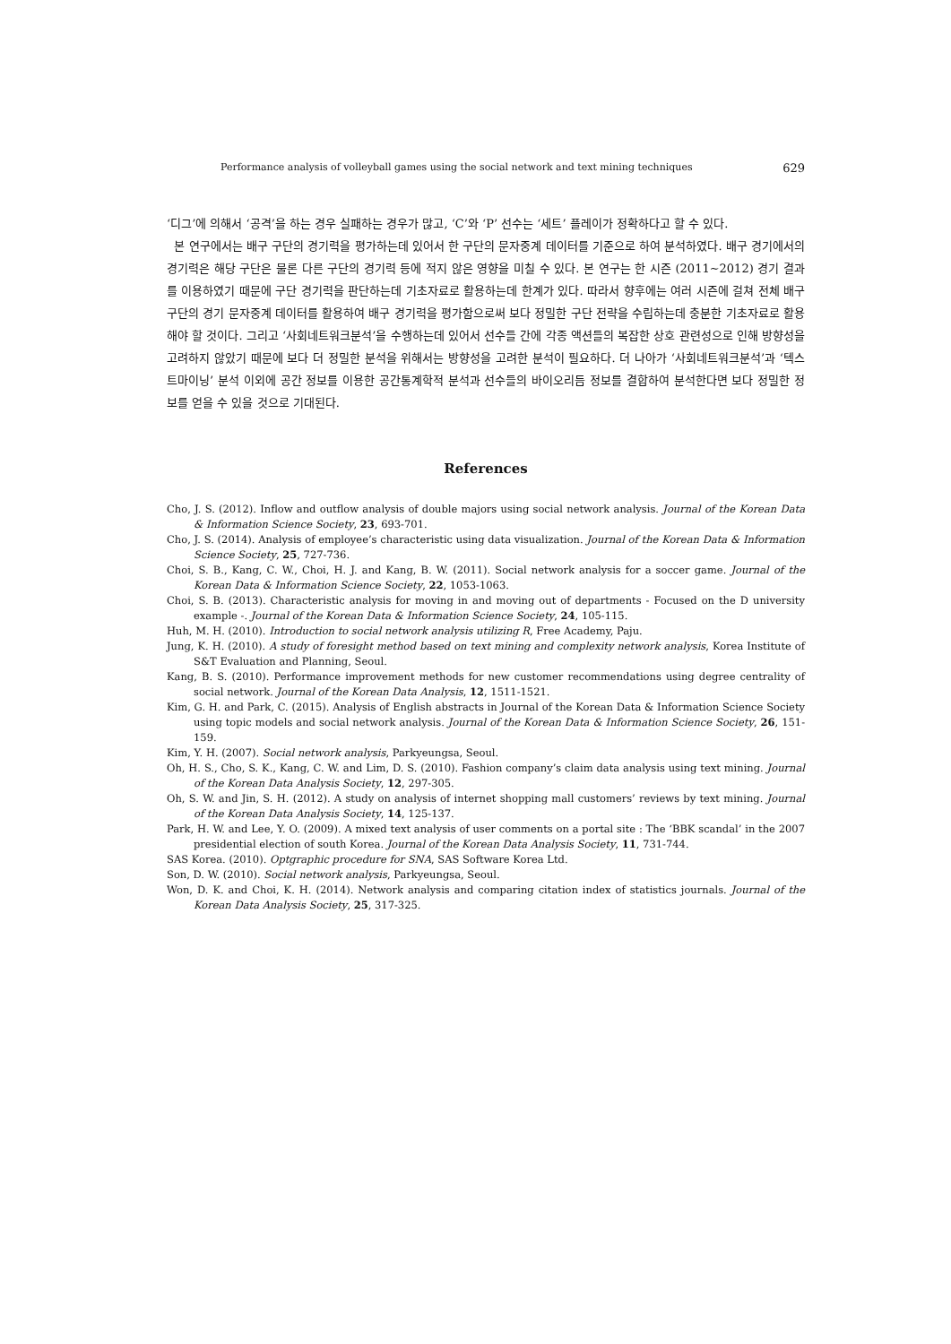Performance analysis of volleyball games using the social network and text mining techniques 629
‘디그’에 의해서 ‘공격’을 하는 경우 실패하는 경우가 많고, ‘C’와 ‘P’ 선수는 ‘세트’ 플레이가 정확하다고 할 수 있다.
본 연구에서는 배구 구단의 경기력을 평가하는데 있어서 한 구단의 문자중계 데이터를 기준으로 하여 분석하였다. 배구 경기에서의 경기력은 해당 구단은 물론 다른 구단의 경기력 등에 적지 않은 영향을 미칠 수 있다. 본 연구는 한 시즌 (2011∼2012) 경기 결과를 이용하였기 때문에 구단 경기력을 판단하는데 기초자료로 활용하는데 한계가 있다. 따라서 향후에는 여러 시즌에 걸쳐 전체 배구 구단의 경기 문자중계 데이터를 활용하여 배구 경기력을 평가함으로써 보다 정밀한 구단 전략을 수립하는데 충분한 기초자료로 활용해야 할 것이다. 그리고 ‘사회네트워크분석’을 수행하는데 있어서 선수들 간에 각종 액션들의 복잡한 상호 관련성으로 인해 방향성을 고려하지 않았기 때문에 보다 더 정밀한 분석을 위해서는 방향성을 고려한 분석이 필요하다. 더 나아가 ‘사회네트워크분석’과 ‘텍스트마이닝’ 분석 이외에 공간 정보를 이용한 공간통계학적 분석과 선수들의 바이오리듬 정보를 결합하여 분석한다면 보다 정밀한 정보를 얻을 수 있을 것으로 기대된다.
References
Cho, J. S. (2012). Inflow and outflow analysis of double majors using social network analysis. Journal of the Korean Data & Information Science Society, 23, 693-701.
Cho, J. S. (2014). Analysis of employee’s characteristic using data visualization. Journal of the Korean Data & Information Science Society, 25, 727-736.
Choi, S. B., Kang, C. W., Choi, H. J. and Kang, B. W. (2011). Social network analysis for a soccer game. Journal of the Korean Data & Information Science Society, 22, 1053-1063.
Choi, S. B. (2013). Characteristic analysis for moving in and moving out of departments - Focused on the D university example -. Journal of the Korean Data & Information Science Society, 24, 105-115.
Huh, M. H. (2010). Introduction to social network analysis utilizing R, Free Academy, Paju.
Jung, K. H. (2010). A study of foresight method based on text mining and complexity network analysis, Korea Institute of S&T Evaluation and Planning, Seoul.
Kang, B. S. (2010). Performance improvement methods for new customer recommendations using degree centrality of social network. Journal of the Korean Data Analysis, 12, 1511-1521.
Kim, G. H. and Park, C. (2015). Analysis of English abstracts in Journal of the Korean Data & Information Science Society using topic models and social network analysis. Journal of the Korean Data & Information Science Society, 26, 151-159.
Kim, Y. H. (2007). Social network analysis, Parkyeungsa, Seoul.
Oh, H. S., Cho, S. K., Kang, C. W. and Lim, D. S. (2010). Fashion company’s claim data analysis using text mining. Journal of the Korean Data Analysis Society, 12, 297-305.
Oh, S. W. and Jin, S. H. (2012). A study on analysis of internet shopping mall customers’ reviews by text mining. Journal of the Korean Data Analysis Society, 14, 125-137.
Park, H. W. and Lee, Y. O. (2009). A mixed text analysis of user comments on a portal site : The ‘BBK scandal’ in the 2007 presidential election of south Korea. Journal of the Korean Data Analysis Society, 11, 731-744.
SAS Korea. (2010). Optgraphic procedure for SNA, SAS Software Korea Ltd.
Son, D. W. (2010). Social network analysis, Parkyeungsa, Seoul.
Won, D. K. and Choi, K. H. (2014). Network analysis and comparing citation index of statistics journals. Journal of the Korean Data Analysis Society, 25, 317-325.